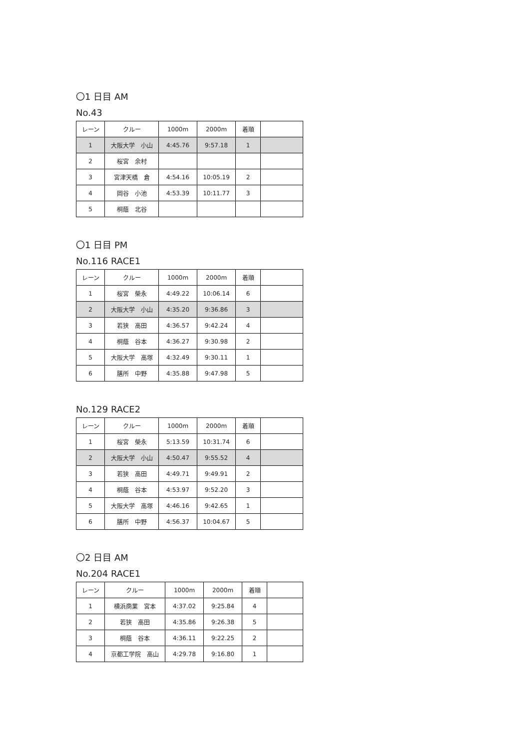〇1 日目 AM
No.43
| レーン | クルー | 1000m | 2000m | 着順 | |
| 1 | 大阪大学 小山 | 4:45.76 | 9:57.18 | 1 | |
| 2 | 桜宮 余村 | | | | |
| 3 | 宮津天橋 倉 | 4:54.16 | 10:05.19 | 2 | |
| 4 | 岡谷 小池 | 4:53.39 | 10:11.77 | 3 | |
| 5 | 桐蔭 北谷 | | | | |
〇1 日目 PM
No.116 RACE1
| レーン | クルー | 1000m | 2000m | 着順 | |
| 1 | 桜宮 榮永 | 4:49.22 | 10:06.14 | 6 | |
| 2 | 大阪大学 小山 | 4:35.20 | 9:36.86 | 3 | |
| 3 | 若狭 高田 | 4:36.57 | 9:42.24 | 4 | |
| 4 | 桐蔭 谷本 | 4:36.27 | 9:30.98 | 2 | |
| 5 | 大阪大学 高塚 | 4:32.49 | 9:30.11 | 1 | |
| 6 | 膳所 中野 | 4:35.88 | 9:47.98 | 5 | |
No.129 RACE2
| レーン | クルー | 1000m | 2000m | 着順 | |
| 1 | 桜宮 榮永 | 5:13.59 | 10:31.74 | 6 | |
| 2 | 大阪大学 小山 | 4:50.47 | 9:55.52 | 4 | |
| 3 | 若狭 高田 | 4:49.71 | 9:49.91 | 2 | |
| 4 | 桐蔭 谷本 | 4:53.97 | 9:52.20 | 3 | |
| 5 | 大阪大学 高塚 | 4:46.16 | 9:42.65 | 1 | |
| 6 | 膳所 中野 | 4:56.37 | 10:04.67 | 5 | |
〇2 日目 AM
No.204 RACE1
| レーン | クルー | 1000m | 2000m | 着順 | |
| 1 | 横浜商業 宮本 | 4:37.02 | 9:25.84 | 4 | |
| 2 | 若狭 高田 | 4:35.86 | 9:26.38 | 5 | |
| 3 | 桐蔭 谷本 | 4:36.11 | 9:22.25 | 2 | |
| 4 | 京都工学院 高山 | 4:29.78 | 9:16.80 | 1 | |